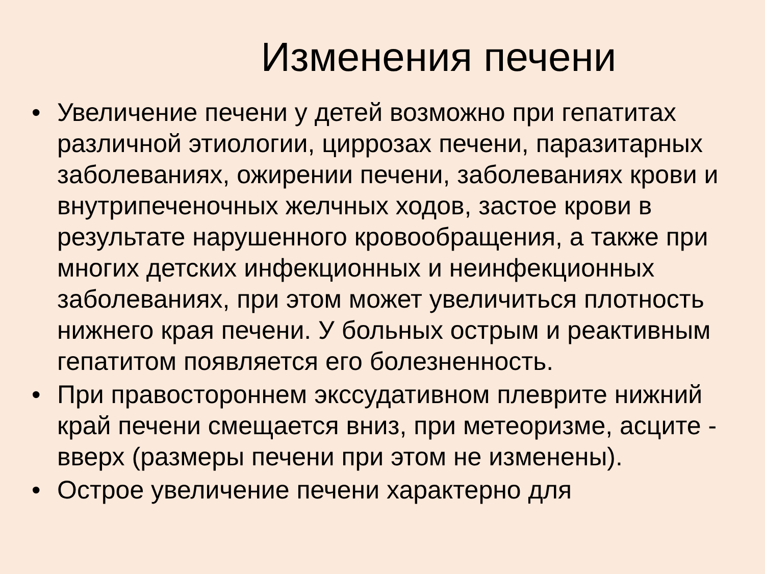Изменения печени
• Увеличение печени у детей возможно при гепатитах различной этиологии, циррозах печени, паразитарных заболеваниях, ожирении печени, заболеваниях крови и внутрипеченочных желчных ходов, застое крови в результате нарушенного кровообращения, а также при многих детских инфекционных и неинфекционных заболеваниях, при этом может увеличиться плотность нижнего края печени. У больных острым и реактивным гепатитом появляется его болезненность.
• При правостороннем экссудативном плеврите нижний край печени смещается вниз, при метеоризме, асците - вверх (размеры печени при этом не изменены).
• Острое увеличение печени характерно для